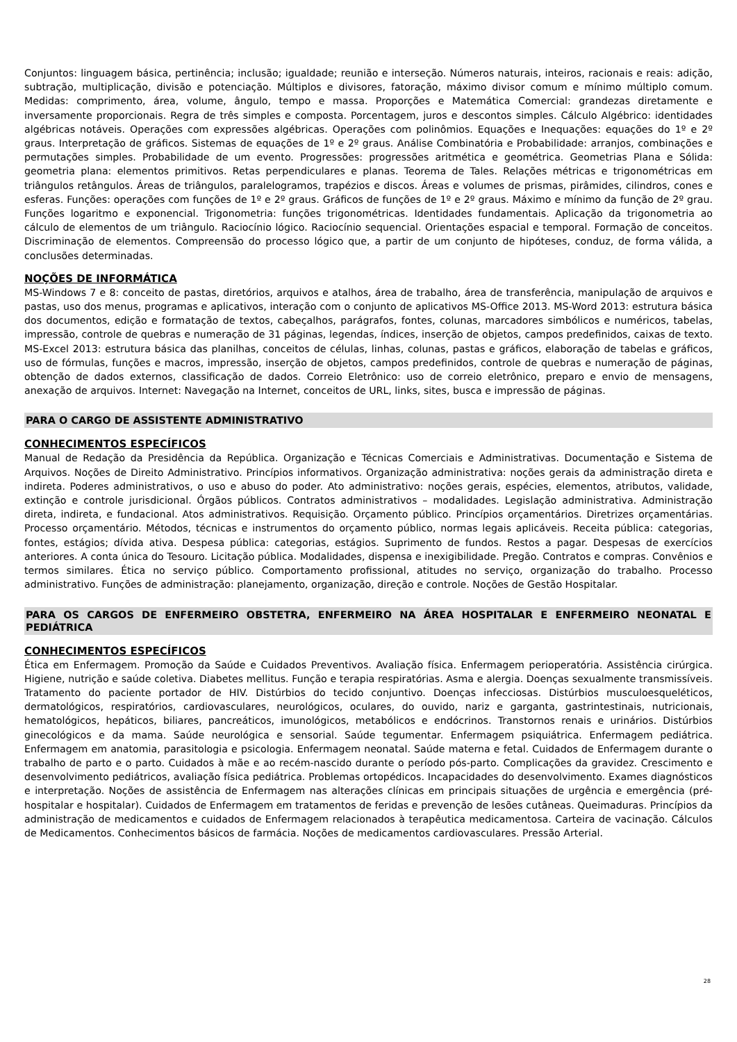Conjuntos: linguagem básica, pertinência; inclusão; igualdade; reunião e interseção. Números naturais, inteiros, racionais e reais: adição, subtração, multiplicação, divisão e potenciação. Múltiplos e divisores, fatoração, máximo divisor comum e mínimo múltiplo comum. Medidas: comprimento, área, volume, ângulo, tempo e massa. Proporções e Matemática Comercial: grandezas diretamente e inversamente proporcionais. Regra de três simples e composta. Porcentagem, juros e descontos simples. Cálculo Algébrico: identidades algébricas notáveis. Operações com expressões algébricas. Operações com polinômios. Equações e Inequações: equações do 1º e 2º graus. Interpretação de gráficos. Sistemas de equações de 1º e 2º graus. Análise Combinatória e Probabilidade: arranjos, combinações e permutações simples. Probabilidade de um evento. Progressões: progressões aritmética e geométrica. Geometrias Plana e Sólida: geometria plana: elementos primitivos. Retas perpendiculares e planas. Teorema de Tales. Relações métricas e trigonométricas em triângulos retângulos. Áreas de triângulos, paralelogramos, trapézios e discos. Áreas e volumes de prismas, pirâmides, cilindros, cones e esferas. Funções: operações com funções de 1º e 2º graus. Gráficos de funções de 1º e 2º graus. Máximo e mínimo da função de 2º grau. Funções logaritmo e exponencial. Trigonometria: funções trigonométricas. Identidades fundamentais. Aplicação da trigonometria ao cálculo de elementos de um triângulo. Raciocínio lógico. Raciocínio sequencial. Orientações espacial e temporal. Formação de conceitos. Discriminação de elementos. Compreensão do processo lógico que, a partir de um conjunto de hipóteses, conduz, de forma válida, a conclusões determinadas.
NOÇÕES DE INFORMÁTICA
MS-Windows 7 e 8: conceito de pastas, diretórios, arquivos e atalhos, área de trabalho, área de transferência, manipulação de arquivos e pastas, uso dos menus, programas e aplicativos, interação com o conjunto de aplicativos MS-Office 2013. MS-Word 2013: estrutura básica dos documentos, edição e formatação de textos, cabeçalhos, parágrafos, fontes, colunas, marcadores simbólicos e numéricos, tabelas, impressão, controle de quebras e numeração de 31 páginas, legendas, índices, inserção de objetos, campos predefinidos, caixas de texto. MS-Excel 2013: estrutura básica das planilhas, conceitos de células, linhas, colunas, pastas e gráficos, elaboração de tabelas e gráficos, uso de fórmulas, funções e macros, impressão, inserção de objetos, campos predefinidos, controle de quebras e numeração de páginas, obtenção de dados externos, classificação de dados. Correio Eletrônico: uso de correio eletrônico, preparo e envio de mensagens, anexação de arquivos. Internet: Navegação na Internet, conceitos de URL, links, sites, busca e impressão de páginas.
PARA O CARGO DE ASSISTENTE ADMINISTRATIVO
CONHECIMENTOS ESPECÍFICOS
Manual de Redação da Presidência da República. Organização e Técnicas Comerciais e Administrativas. Documentação e Sistema de Arquivos. Noções de Direito Administrativo. Princípios informativos. Organização administrativa: noções gerais da administração direta e indireta. Poderes administrativos, o uso e abuso do poder. Ato administrativo: noções gerais, espécies, elementos, atributos, validade, extinção e controle jurisdicional. Órgãos públicos. Contratos administrativos – modalidades. Legislação administrativa. Administração direta, indireta, e fundacional. Atos administrativos. Requisição. Orçamento público. Princípios orçamentários. Diretrizes orçamentárias. Processo orçamentário. Métodos, técnicas e instrumentos do orçamento público, normas legais aplicáveis. Receita pública: categorias, fontes, estágios; dívida ativa. Despesa pública: categorias, estágios. Suprimento de fundos. Restos a pagar. Despesas de exercícios anteriores. A conta única do Tesouro. Licitação pública. Modalidades, dispensa e inexigibilidade. Pregão. Contratos e compras. Convênios e termos similares. Ética no serviço público. Comportamento profissional, atitudes no serviço, organização do trabalho. Processo administrativo. Funções de administração: planejamento, organização, direção e controle. Noções de Gestão Hospitalar.
PARA OS CARGOS DE ENFERMEIRO OBSTETRA, ENFERMEIRO NA ÁREA HOSPITALAR E ENFERMEIRO NEONATAL E PEDIÁTRICA
CONHECIMENTOS ESPECÍFICOS
Ética em Enfermagem. Promoção da Saúde e Cuidados Preventivos. Avaliação física. Enfermagem perioperatória. Assistência cirúrgica. Higiene, nutrição e saúde coletiva. Diabetes mellitus. Função e terapia respiratórias. Asma e alergia. Doenças sexualmente transmissíveis. Tratamento do paciente portador de HIV. Distúrbios do tecido conjuntivo. Doenças infecciosas. Distúrbios musculoesqueléticos, dermatológicos, respiratórios, cardiovasculares, neurológicos, oculares, do ouvido, nariz e garganta, gastrintestinais, nutricionais, hematológicos, hepáticos, biliares, pancreáticos, imunológicos, metabólicos e endócrinos. Transtornos renais e urinários. Distúrbios ginecológicos e da mama. Saúde neurológica e sensorial. Saúde tegumentar. Enfermagem psiquiátrica. Enfermagem pediátrica. Enfermagem em anatomia, parasitologia e psicologia. Enfermagem neonatal. Saúde materna e fetal. Cuidados de Enfermagem durante o trabalho de parto e o parto. Cuidados à mãe e ao recém-nascido durante o período pós-parto. Complicações da gravidez. Crescimento e desenvolvimento pediátricos, avaliação física pediátrica. Problemas ortopédicos. Incapacidades do desenvolvimento. Exames diagnósticos e interpretação. Noções de assistência de Enfermagem nas alterações clínicas em principais situações de urgência e emergência (pré-hospitalar e hospitalar). Cuidados de Enfermagem em tratamentos de feridas e prevenção de lesões cutâneas. Queimaduras. Princípios da administração de medicamentos e cuidados de Enfermagem relacionados à terapêutica medicamentosa. Carteira de vacinação. Cálculos de Medicamentos. Conhecimentos básicos de farmácia. Noções de medicamentos cardiovasculares. Pressão Arterial.
28